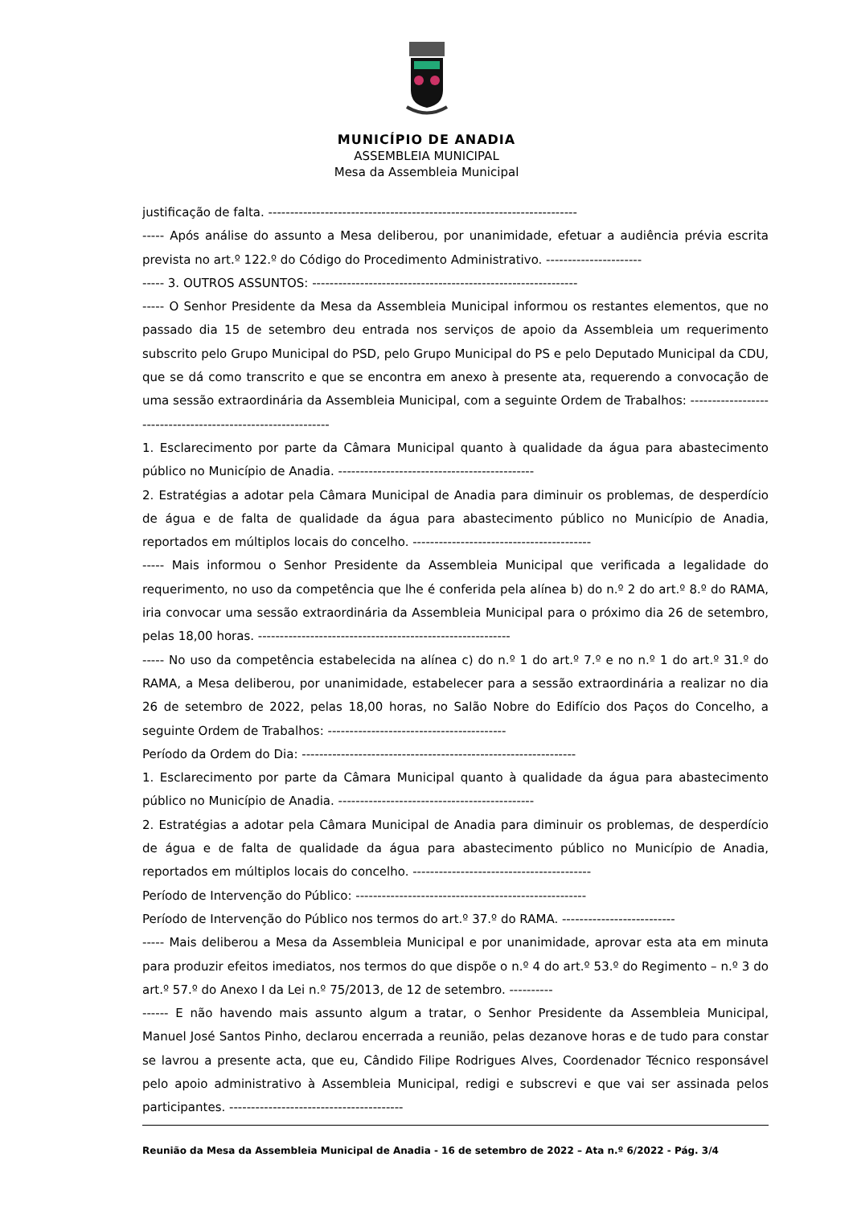MUNICÍPIO DE ANADIA
ASSEMBLEIA MUNICIPAL
Mesa da Assembleia Municipal
justificação de falta. -----------------------------------------------------------------------
----- Após análise do assunto a Mesa deliberou, por unanimidade, efetuar a audiência prévia escrita prevista no art.º 122.º do Código do Procedimento Administrativo. ----------------------
----- 3. OUTROS ASSUNTOS: -------------------------------------------------------------
----- O Senhor Presidente da Mesa da Assembleia Municipal informou os restantes elementos, que no passado dia 15 de setembro deu entrada nos serviços de apoio da Assembleia um requerimento subscrito pelo Grupo Municipal do PSD, pelo Grupo Municipal do PS e pelo Deputado Municipal da CDU, que se dá como transcrito e que se encontra em anexo à presente ata, requerendo a convocação de uma sessão extraordinária da Assembleia Municipal, com a seguinte Ordem de Trabalhos: -------------------------------------------------------------
1. Esclarecimento por parte da Câmara Municipal quanto à qualidade da água para abastecimento público no Município de Anadia. ---------------------------------------------
2. Estratégias a adotar pela Câmara Municipal de Anadia para diminuir os problemas, de desperdício de água e de falta de qualidade da água para abastecimento público no Município de Anadia, reportados em múltiplos locais do concelho. -----------------------------------------
----- Mais informou o Senhor Presidente da Assembleia Municipal que verificada a legalidade do requerimento, no uso da competência que lhe é conferida pela alínea b) do n.º 2 do art.º 8.º do RAMA, iria convocar uma sessão extraordinária da Assembleia Municipal para o próximo dia 26 de setembro, pelas 18,00 horas. ----------------------------------------------------------
----- No uso da competência estabelecida na alínea c) do n.º 1 do art.º 7.º e no n.º 1 do art.º 31.º do RAMA, a Mesa deliberou, por unanimidade, estabelecer para a sessão extraordinária a realizar no dia 26 de setembro de 2022, pelas 18,00 horas, no Salão Nobre do Edifício dos Paços do Concelho, a seguinte Ordem de Trabalhos: -----------------------------------------
Período da Ordem do Dia: ---------------------------------------------------------------
1. Esclarecimento por parte da Câmara Municipal quanto à qualidade da água para abastecimento público no Município de Anadia. ---------------------------------------------
2. Estratégias a adotar pela Câmara Municipal de Anadia para diminuir os problemas, de desperdício de água e de falta de qualidade da água para abastecimento público no Município de Anadia, reportados em múltiplos locais do concelho. -----------------------------------------
Período de Intervenção do Público: -----------------------------------------------------
Período de Intervenção do Público nos termos do art.º 37.º do RAMA. --------------------------
----- Mais deliberou a Mesa da Assembleia Municipal e por unanimidade, aprovar esta ata em minuta para produzir efeitos imediatos, nos termos do que dispõe o n.º 4 do art.º 53.º do Regimento – n.º 3 do art.º 57.º do Anexo I da Lei n.º 75/2013, de 12 de setembro. ----------
------ E não havendo mais assunto algum a tratar, o Senhor Presidente da Assembleia Municipal, Manuel José Santos Pinho, declarou encerrada a reunião, pelas dezanove horas e de tudo para constar se lavrou a presente acta, que eu, Cândido Filipe Rodrigues Alves, Coordenador Técnico responsável pelo apoio administrativo à Assembleia Municipal, redigi e subscrevi e que vai ser assinada pelos participantes. ----------------------------------------
Reunião da Mesa da Assembleia Municipal de Anadia - 16 de setembro de 2022 – Ata n.º 6/2022 - Pág. 3/4